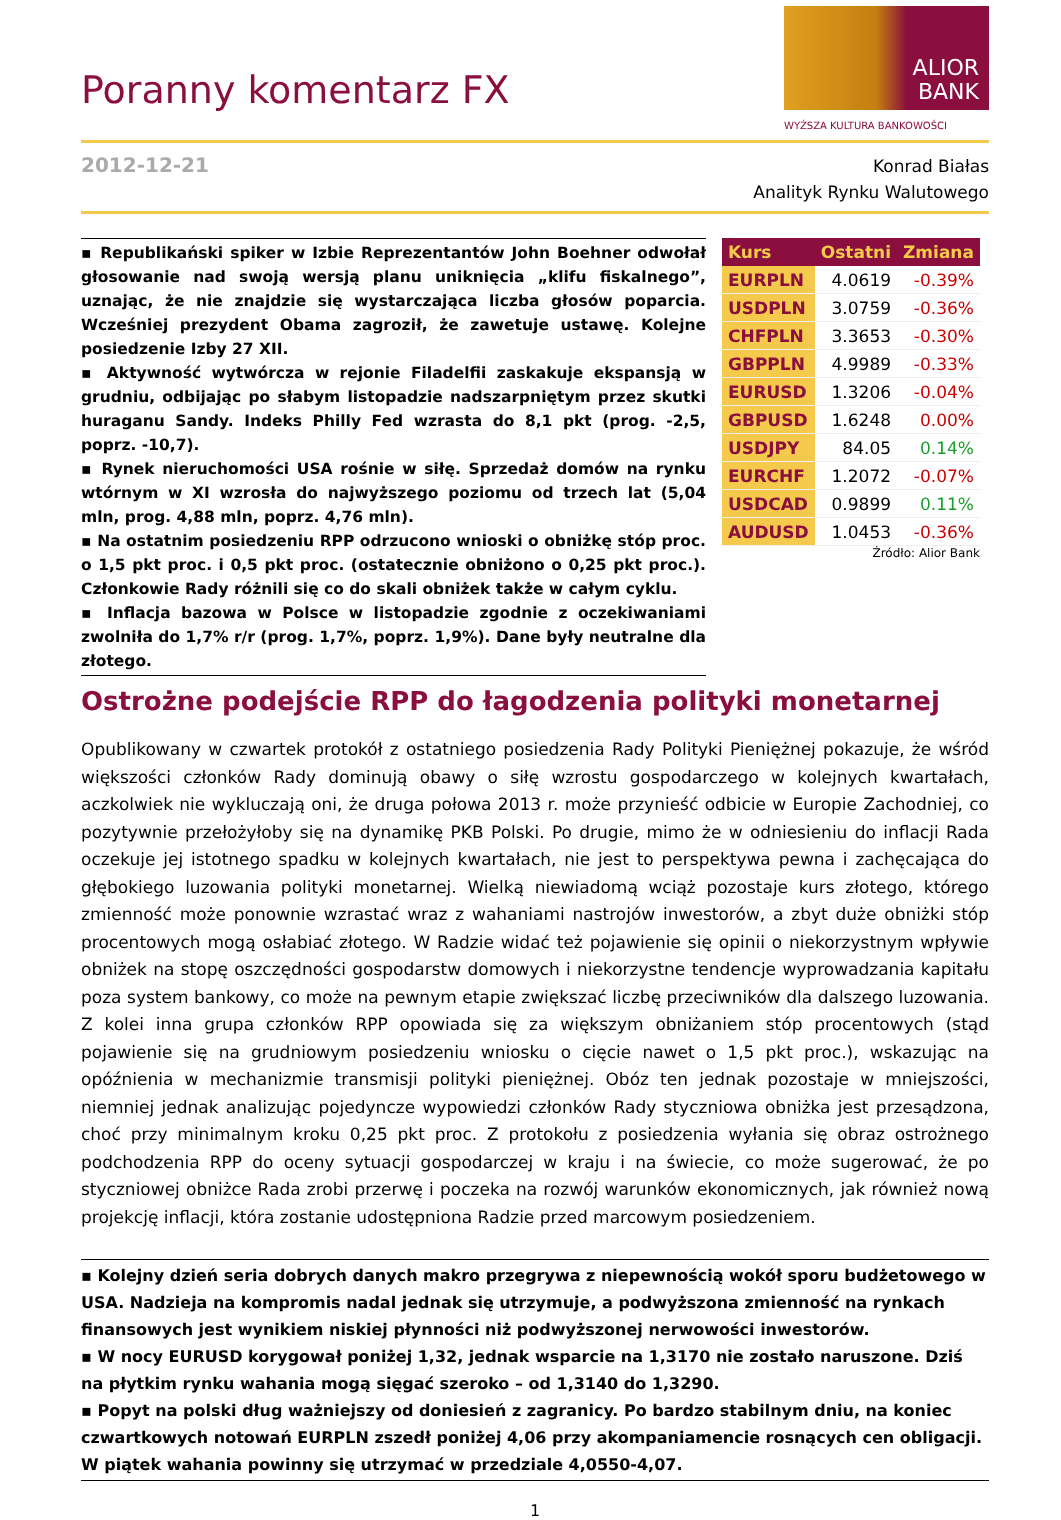Poranny komentarz FX
ALIOR
BANK
WYŻSZA KULTURA BANKOWOŚCI
2012-12-21
Konrad Białas
Analityk Rynku Walutowego
▪ Republikański spiker w Izbie Reprezentantów John Boehner odwołał głosowanie nad swoją wersją planu uniknięcia „klifu fiskalnego”, uznając, że nie znajdzie się wystarczająca liczba głosów poparcia. Wcześniej prezydent Obama zagroził, że zawetuje ustawę. Kolejne posiedzenie Izby 27 XII.
▪ Aktywność wytwórcza w rejonie Filadelfii zaskakuje ekspansją w grudniu, odbijając po słabym listopadzie nadszarpniętym przez skutki huraganu Sandy. Indeks Philly Fed wzrasta do 8,1 pkt (prog. -2,5, poprz. -10,7).
▪ Rynek nieruchomości USA rośnie w siłę. Sprzedaż domów na rynku wtórnym w XI wzrosła do najwyższego poziomu od trzech lat (5,04 mln, prog. 4,88 mln, poprz. 4,76 mln).
▪ Na ostatnim posiedzeniu RPP odrzucono wnioski o obniżkę stóp proc. o 1,5 pkt proc. i 0,5 pkt proc. (ostatecznie obniżono o 0,25 pkt proc.). Członkowie Rady różnili się co do skali obniżek także w całym cyklu.
▪ Inflacja bazowa w Polsce w listopadzie zgodnie z oczekiwaniami zwolniła do 1,7% r/r (prog. 1,7%, poprz. 1,9%). Dane były neutralne dla złotego.
| Kurs | Ostatni | Zmiana |
| --- | --- | --- |
| EURPLN | 4.0619 | -0.39% |
| USDPLN | 3.0759 | -0.36% |
| CHFPLN | 3.3653 | -0.30% |
| GBPPLN | 4.9989 | -0.33% |
| EURUSD | 1.3206 | -0.04% |
| GBPUSD | 1.6248 | 0.00% |
| USDJPY | 84.05 | 0.14% |
| EURCHF | 1.2072 | -0.07% |
| USDCAD | 0.9899 | 0.11% |
| AUDUSD | 1.0453 | -0.36% |
Źródło: Alior Bank
Ostrożne podejście RPP do łagodzenia polityki monetarnej
Opublikowany w czwartek protokół z ostatniego posiedzenia Rady Polityki Pieniężnej pokazuje, że wśród większości członków Rady dominują obawy o siłę wzrostu gospodarczego w kolejnych kwartałach, aczkolwiek nie wykluczają oni, że druga połowa 2013 r. może przynieść odbicie w Europie Zachodniej, co pozytywnie przełożyłoby się na dynamikę PKB Polski. Po drugie, mimo że w odniesieniu do inflacji Rada oczekuje jej istotnego spadku w kolejnych kwartałach, nie jest to perspektywa pewna i zachęcająca do głębokiego luzowania polityki monetarnej. Wielką niewiadomą wciąż pozostaje kurs złotego, którego zmienność może ponownie wzrastać wraz z wahaniami nastrojów inwestorów, a zbyt duże obniżki stóp procentowych mogą osłabiać złotego. W Radzie widać też pojawienie się opinii o niekorzystnym wpływie obniżek na stopę oszczędności gospodarstw domowych i niekorzystne tendencje wyprowadzania kapitału poza system bankowy, co może na pewnym etapie zwiększać liczbę przeciwników dla dalszego luzowania. Z kolei inna grupa członków RPP opowiada się za większym obniżaniem stóp procentowych (stąd pojawienie się na grudniowym posiedzeniu wniosku o cięcie nawet o 1,5 pkt proc.), wskazując na opóźnienia w mechanizmie transmisji polityki pieniężnej. Obóz ten jednak pozostaje w mniejszości, niemniej jednak analizując pojedyncze wypowiedzi członków Rady styczniowa obniżka jest przesądzona, choć przy minimalnym kroku 0,25 pkt proc. Z protokołu z posiedzenia wyłania się obraz ostrożnego podchodzenia RPP do oceny sytuacji gospodarczej w kraju i na świecie, co może sugerować, że po styczniowej obniżce Rada zrobi przerwę i poczeka na rozwój warunków ekonomicznych, jak również nową projekcję inflacji, która zostanie udostępniona Radzie przed marcowym posiedzeniem.
▪ Kolejny dzień seria dobrych danych makro przegrywa z niepewnością wokół sporu budżetowego w USA. Nadzieja na kompromis nadal jednak się utrzymuje, a podwyższona zmienność na rynkach finansowych jest wynikiem niskiej płynności niż podwyższonej nerwowości inwestorów.
▪ W nocy EURUSD korygował poniżej 1,32, jednak wsparcie na 1,3170 nie zostało naruszone. Dziś na płytkim rynku wahania mogą sięgać szeroko – od 1,3140 do 1,3290.
▪ Popyt na polski dług ważniejszy od doniesień z zagranicy. Po bardzo stabilnym dniu, na koniec czwartkowych notowań EURPLN zszedł poniżej 4,06 przy akompaniamencie rosnących cen obligacji. W piątek wahania powinny się utrzymać w przedziale 4,0550-4,07.
1